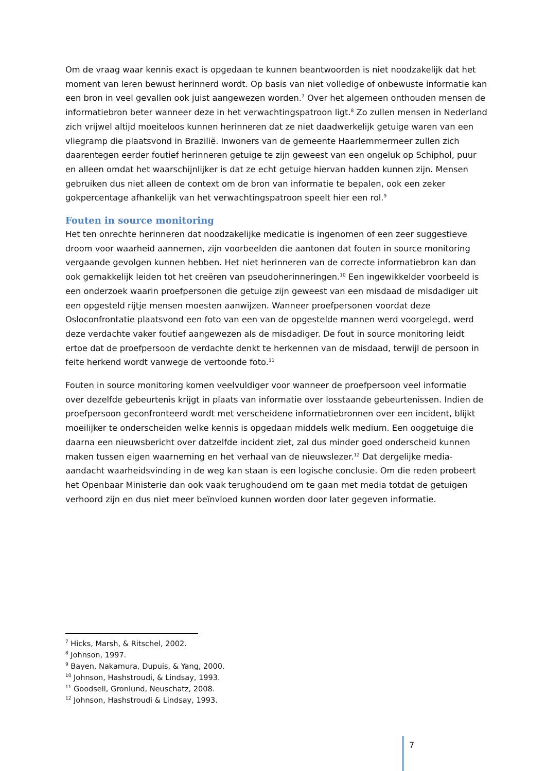Om de vraag waar kennis exact is opgedaan te kunnen beantwoorden is niet noodzakelijk dat het moment van leren bewust herinnerd wordt. Op basis van niet volledige of onbewuste informatie kan een bron in veel gevallen ook juist aangewezen worden.<sup>7</sup> Over het algemeen onthouden mensen de informatiebron beter wanneer deze in het verwachtingspatroon ligt.<sup>8</sup> Zo zullen mensen in Nederland zich vrijwel altijd moeiteloos kunnen herinneren dat ze niet daadwerkelijk getuige waren van een vliegramp die plaatsvond in Brazilië. Inwoners van de gemeente Haarlemmermeer zullen zich daarentegen eerder foutief herinneren getuige te zijn geweest van een ongeluk op Schiphol, puur en alleen omdat het waarschijnlijker is dat ze echt getuige hiervan hadden kunnen zijn. Mensen gebruiken dus niet alleen de context om de bron van informatie te bepalen, ook een zeker gokpercentage afhankelijk van het verwachtingspatroon speelt hier een rol.<sup>9</sup>
Fouten in source monitoring
Het ten onrechte herinneren dat noodzakelijke medicatie is ingenomen of een zeer suggestieve droom voor waarheid aannemen, zijn voorbeelden die aantonen dat fouten in source monitoring vergaande gevolgen kunnen hebben. Het niet herinneren van de correcte informatiebron kan dan ook gemakkelijk leiden tot het creëren van pseudoherinneringen.<sup>10</sup> Een ingewikkelder voorbeeld is een onderzoek waarin proefpersonen die getuige zijn geweest van een misdaad de misdadiger uit een opgesteld rijtje mensen moesten aanwijzen. Wanneer proefpersonen voordat deze Osloconfrontatie plaatsvond een foto van een van de opgestelde mannen werd voorgelegd, werd deze verdachte vaker foutief aangewezen als de misdadiger. De fout in source monitoring leidt ertoe dat de proefpersoon de verdachte denkt te herkennen van de misdaad, terwijl de persoon in feite herkend wordt vanwege de vertoonde foto.<sup>11</sup>
Fouten in source monitoring komen veelvuldiger voor wanneer de proefpersoon veel informatie over dezelfde gebeurtenis krijgt in plaats van informatie over losstaande gebeurtenissen. Indien de proefpersoon geconfronteerd wordt met verscheidene informatiebronnen over een incident, blijkt moeilijker te onderscheiden welke kennis is opgedaan middels welk medium. Een ooggetuige die daarna een nieuwsbericht over datzelfde incident ziet, zal dus minder goed onderscheid kunnen maken tussen eigen waarneming en het verhaal van de nieuwslezer.<sup>12</sup> Dat dergelijke media-aandacht waarheidsvinding in de weg kan staan is een logische conclusie. Om die reden probeert het Openbaar Ministerie dan ook vaak terughoudend om te gaan met media totdat de getuigen verhoord zijn en dus niet meer beïnvloed kunnen worden door later gegeven informatie.
<sup>7</sup> Hicks, Marsh, & Ritschel, 2002.
<sup>8</sup> Johnson, 1997.
<sup>9</sup> Bayen, Nakamura, Dupuis, & Yang, 2000.
<sup>10</sup> Johnson, Hashstroudi, & Lindsay, 1993.
<sup>11</sup> Goodsell, Gronlund, Neuschatz, 2008.
<sup>12</sup> Johnson, Hashstroudi & Lindsay, 1993.
7